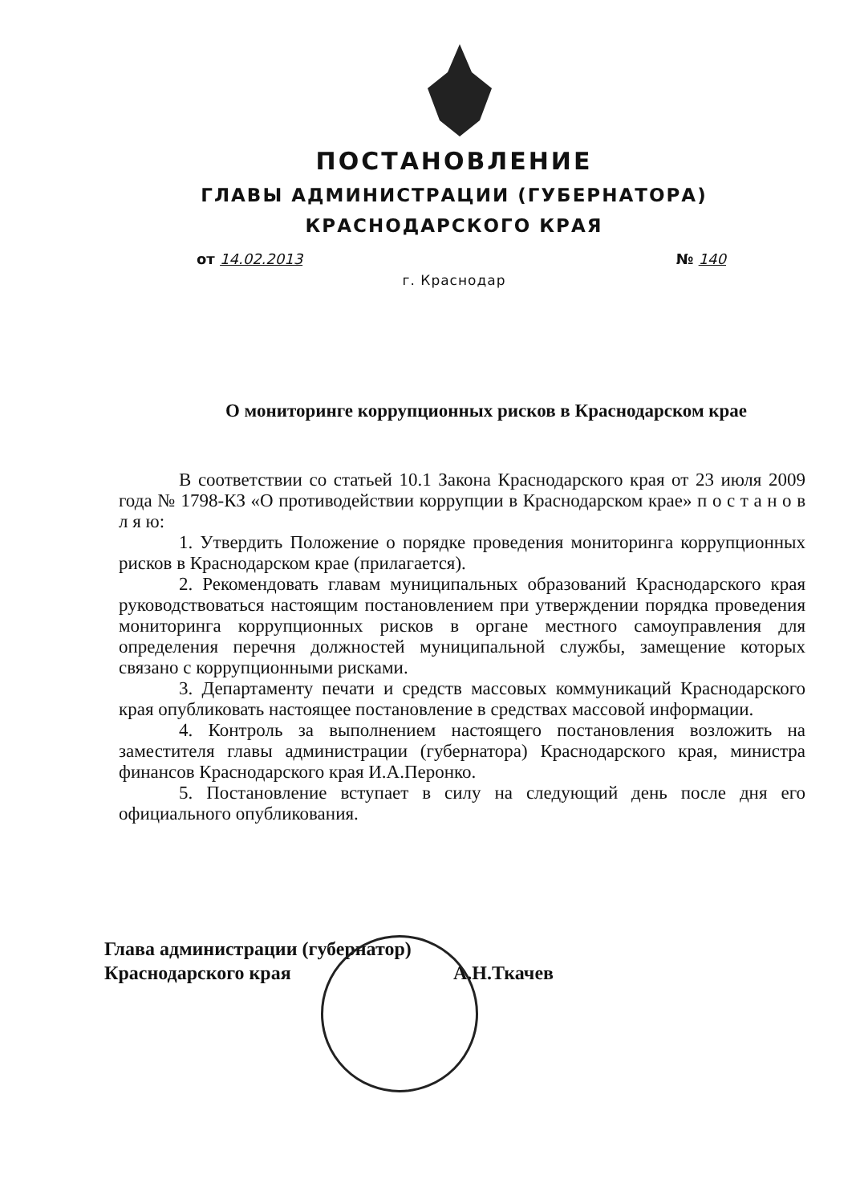ПОСТАНОВЛЕНИЕ
ГЛАВЫ АДМИНИСТРАЦИИ (ГУБЕРНАТОРА)
КРАСНОДАРСКОГО КРАЯ
от 14.02.2013 № 140
г. Краснодар
О мониторинге коррупционных рисков в Краснодарском крае
В соответствии со статьей 10.1 Закона Краснодарского края от 23 июля 2009 года № 1798-КЗ «О противодействии коррупции в Краснодарском крае» п о с т а н о в л я ю:
1. Утвердить Положение о порядке проведения мониторинга коррупционных рисков в Краснодарском крае (прилагается).
2. Рекомендовать главам муниципальных образований Краснодарского края руководствоваться настоящим постановлением при утверждении порядка проведения мониторинга коррупционных рисков в органе местного самоуправления для определения перечня должностей муниципальной службы, замещение которых связано с коррупционными рисками.
3. Департаменту печати и средств массовых коммуникаций Краснодарского края опубликовать настоящее постановление в средствах массовой информации.
4. Контроль за выполнением настоящего постановления возложить на заместителя главы администрации (губернатора) Краснодарского края, министра финансов Краснодарского края И.А.Перонко.
5. Постановление вступает в силу на следующий день после дня его официального опубликования.
Глава администрации (губернатор)
Краснодарского края
А.Н.Ткачев